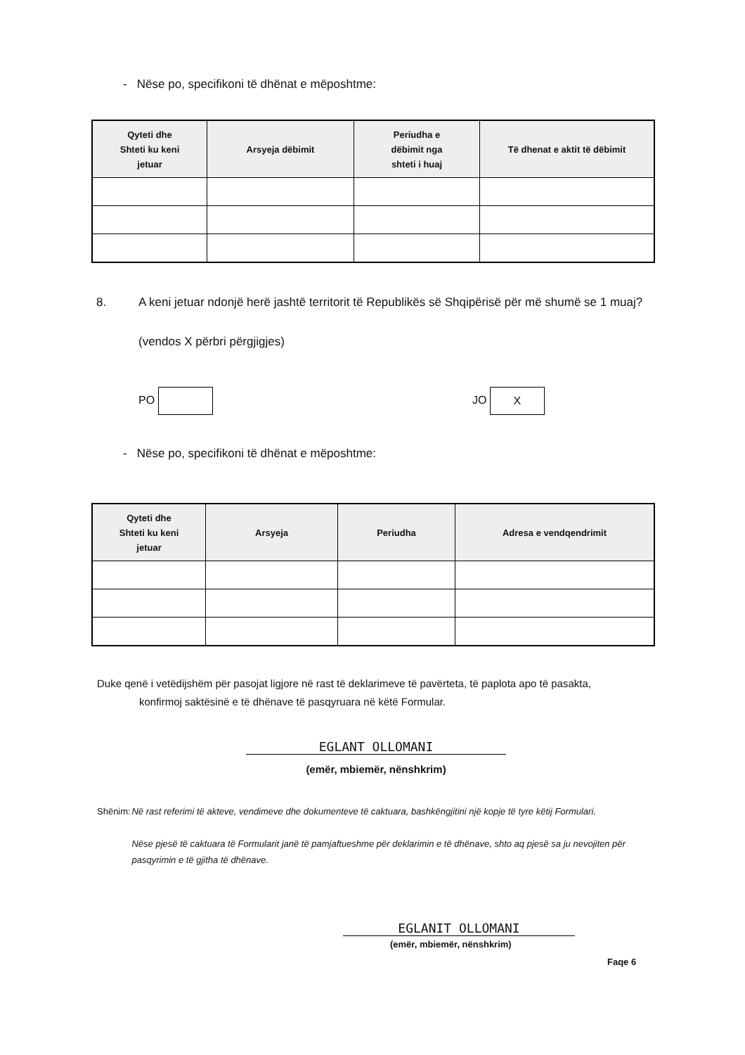- Nëse po, specifikoni të dhënat e mëposhtme:
| Qyteti dhe Shteti ku keni jetuar | Arsyeja dëbimit | Periudha e dëbimit nga shteti i huaj | Të dhenat e aktit të dëbimit |
| --- | --- | --- | --- |
8. A keni jetuar ndonjë herë jashtë territorit të Republikës së Shqipërisë për më shumë se 1 muaj?
(vendos X përbri përgjigjes)
PO JO X
- Nëse po, specifikoni të dhënat e mëposhtme:
| Qyteti dhe Shteti ku keni jetuar | Arsyeja | Periudha | Adresa e vendqendrimit |
| --- | --- | --- | --- |
Duke qenë i vetëdijshëm për pasojat ligjore në rast të deklarimeve të pavërteta, të paplota apo të pasakta,
konfirmoj saktësinë e të dhënave të pasqyruara në këtë Formular.
EGLANT OLLOMANI
(emër, mbiemër, nënshkrim)
Shënim: Në rast referimi të akteve, vendimeve dhe dokumenteve të caktuara, bashkëngjitini një kopje të tyre këtij Formulari.
Nëse pjesë të caktuara të Formularit janë të pamjaftueshme për deklarimin e të dhënave, shto aq pjesë sa ju nevojiten për pasqyrimin e të gjitha të dhënave.
EGLANIT OLLOMANI
(emër, mbiemër, nënshkrim)
Faqe 6